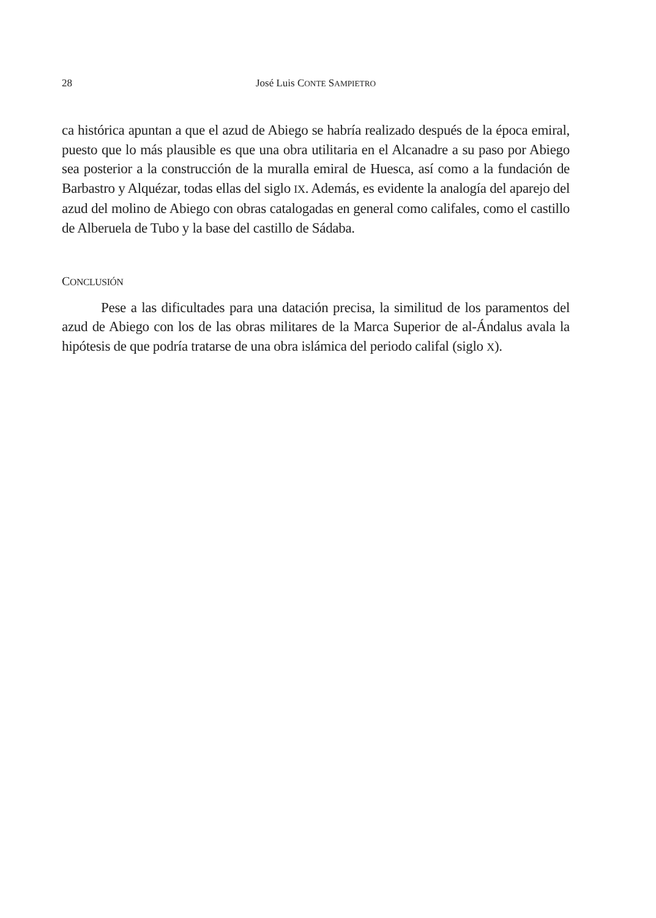28 José Luis CONTE SAMPIETRO
ca histórica apuntan a que el azud de Abiego se habría realizado después de la época emiral, puesto que lo más plausible es que una obra utilitaria en el Alcanadre a su paso por Abiego sea posterior a la construcción de la muralla emiral de Huesca, así como a la fundación de Barbastro y Alquézar, todas ellas del siglo IX. Además, es evidente la analogía del aparejo del azud del molino de Abiego con obras catalogadas en general como califales, como el castillo de Alberuela de Tubo y la base del castillo de Sádaba.
CONCLUSIÓN
Pese a las dificultades para una datación precisa, la similitud de los paramentos del azud de Abiego con los de las obras militares de la Marca Superior de al-Ándalus avala la hipótesis de que podría tratarse de una obra islámica del periodo califal (siglo X).